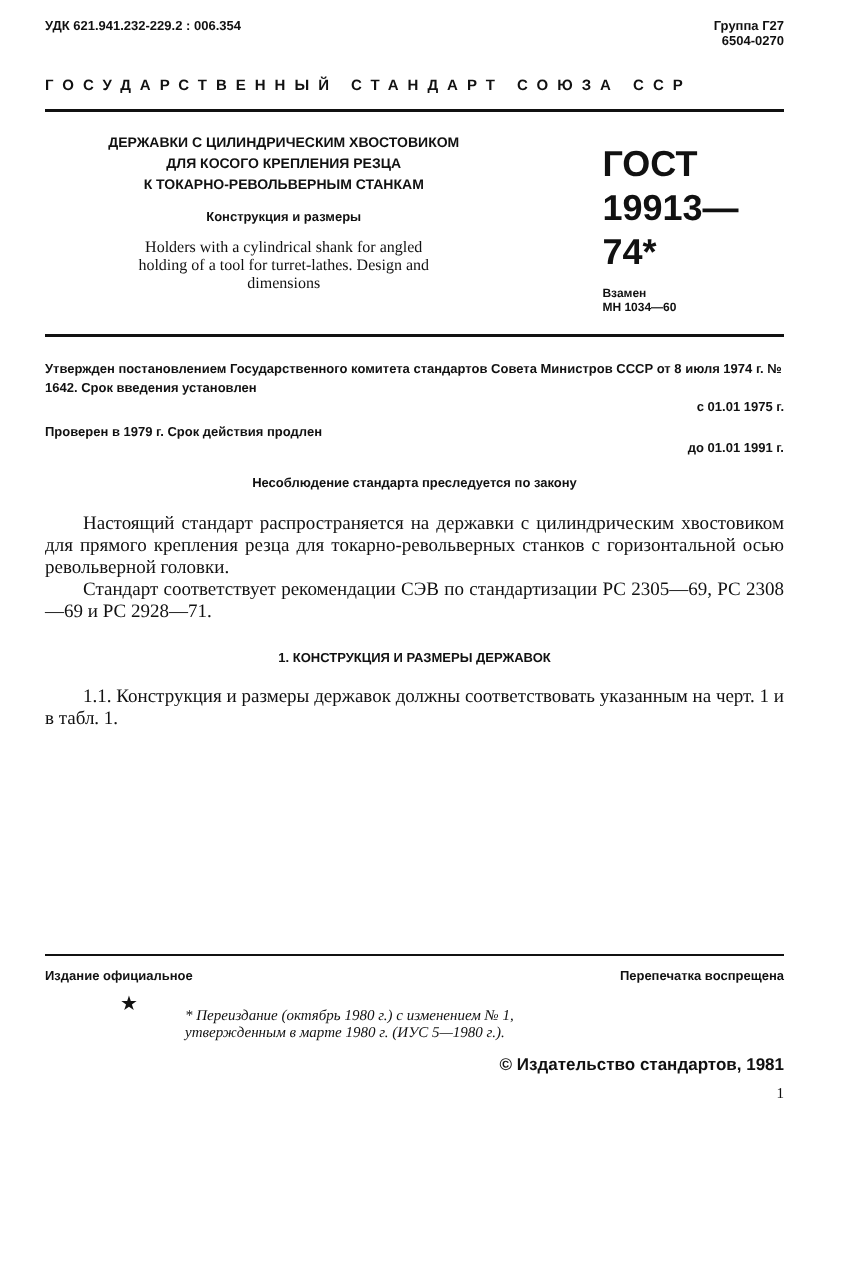УДК 621.941.232-229.2 : 006.354
Группа Г27
6504-0270
ГОСУДАРСТВЕННЫЙ СТАНДАРТ СОЮЗА ССР
ДЕРЖАВКИ С ЦИЛИНДРИЧЕСКИМ ХВОСТОВИКОМ
ДЛЯ КОСОГО КРЕПЛЕНИЯ РЕЗЦА
К ТОКАРНО-РЕВОЛЬВЕРНЫМ СТАНКАМ
Конструкция и размеры
Holders with a cylindrical shank for angled
holding of a tool for turret-lathes. Design and
dimensions
ГОСТ
19913—74*
Взамен
МН 1034—60
Утвержден постановлением Государственного комитета стандартов Совета Министров СССР от 8 июля 1974 г. № 1642. Срок введения установлен
с 01.01 1975 г.
Проверен в 1979 г. Срок действия продлен
до 01.01 1991 г.
Несоблюдение стандарта преследуется по закону
Настоящий стандарт распространяется на державки с цилиндрическим хвостовиком для прямого крепления резца для токарно-револьверных станков с горизонтальной осью револьверной головки.
Стандарт соответствует рекомендации СЭВ по стандартизации РС 2305—69, РС 2308—69 и РС 2928—71.
1. КОНСТРУКЦИЯ И РАЗМЕРЫ ДЕРЖАВОК
1.1. Конструкция и размеры державок должны соответствовать указанным на черт. 1 и в табл. 1.
Издание официальное Перепечатка воспрещена
★
* Переиздание (октябрь 1980 г.) с изменением № 1,
утвержденным в марте 1980 г. (ИУС 5—1980 г.).
© Издательство стандартов, 1981
1